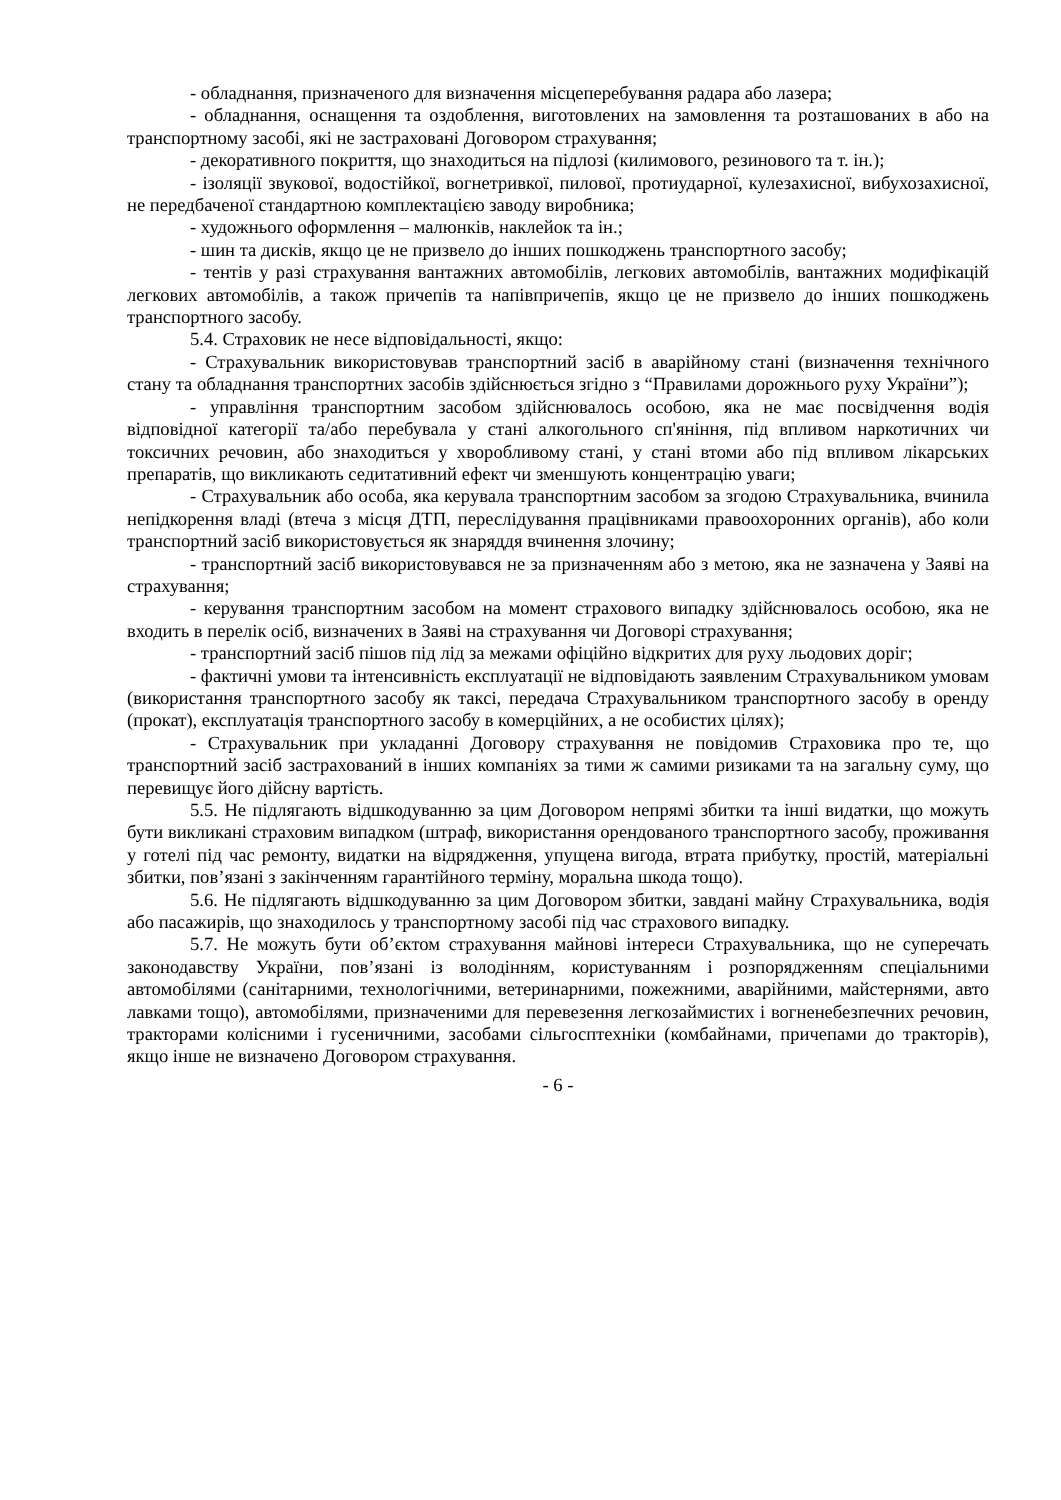- обладнання, призначеного для визначення місцеперебування радара або лазера;
- обладнання, оснащення та оздоблення, виготовлених на замовлення та розташованих в або на транспортному засобі, які не застраховані Договором страхування;
- декоративного покриття, що знаходиться на підлозі (килимового, резинового та т. ін.);
- ізоляції звукової, водостійкої, вогнетривкої, пилової, протиударної, кулезахисної, вибухозахисної, не передбаченої стандартною комплектацією заводу виробника;
- художнього оформлення – малюнків, наклейок та ін.;
- шин та дисків, якщо це не призвело до інших пошкоджень транспортного засобу;
- тентів у разі страхування вантажних автомобілів, легкових автомобілів, вантажних модифікацій легкових автомобілів, а також причепів та напівпричепів, якщо це не призвело до інших пошкоджень транспортного засобу.
5.4. Страховик не несе відповідальності, якщо:
- Страхувальник використовував транспортний засіб в аварійному стані (визначення технічного стану та обладнання транспортних засобів здійснюється згідно з “Правилами дорожнього руху України”);
- управління транспортним засобом здійснювалось особою, яка не має посвідчення водія відповідної категорії та/або перебувала у стані алкогольного сп'яніння, під впливом наркотичних чи токсичних речовин, або знаходиться у хворобливому стані, у стані втоми або під впливом лікарських препаратів, що викликають седитативний ефект чи зменшують концентрацію уваги;
- Страхувальник або особа, яка керувала транспортним засобом за згодою Страхувальника, вчинила непідкорення владі (втеча з місця ДТП, переслідування працівниками правоохоронних органів), або коли транспортний засіб використовується як знаряддя вчинення злочину;
- транспортний засіб використовувався не за призначенням або з метою, яка не зазначена у Заяві на страхування;
- керування транспортним засобом на момент страхового випадку здійснювалось особою, яка не входить в перелік осіб, визначених в Заяві на страхування чи Договорі страхування;
- транспортний засіб пішов під лід за межами офіційно відкритих для руху льодових доріг;
- фактичні умови та інтенсивність експлуатації не відповідають заявленим Страхувальником умовам (використання транспортного засобу як таксі, передача Страхувальником транспортного засобу в оренду (прокат), експлуатація транспортного засобу в комерційних, а не особистих цілях);
- Страхувальник при укладанні Договору страхування не повідомив Страховика про те, що транспортний засіб застрахований в інших компаніях за тими ж самими ризиками та на загальну суму, що перевищує його дійсну вартість.
5.5. Не підлягають відшкодуванню за цим Договором непрямі збитки та інші видатки, що можуть бути викликані страховим випадком (штраф, використання орендованого транспортного засобу, проживання у готелі під час ремонту, видатки на відрядження, упущена вигода, втрата прибутку, простій, матеріальні збитки, пов’язані з закінченням гарантійного терміну, моральна шкода тощо).
5.6. Не підлягають відшкодуванню за цим Договором збитки, завдані майну Страхувальника, водія або пасажирів, що знаходилось у транспортному засобі під час страхового випадку.
5.7. Не можуть бути об’єктом страхування майнові інтереси Страхувальника, що не суперечать законодавству України, пов’язані із володінням, користуванням і розпорядженням спеціальними автомобілями (санітарними, технологічними, ветеринарними, пожежними, аварійними, майстернями, авто лавками тощо), автомобілями, призначеними для перевезення легкозаймистих і вогненебезпечних речовин, тракторами колісними і гусеничними, засобами сільгосптехніки (комбайнами, причепами до тракторів), якщо інше не визначено Договором страхування.
- 6 -